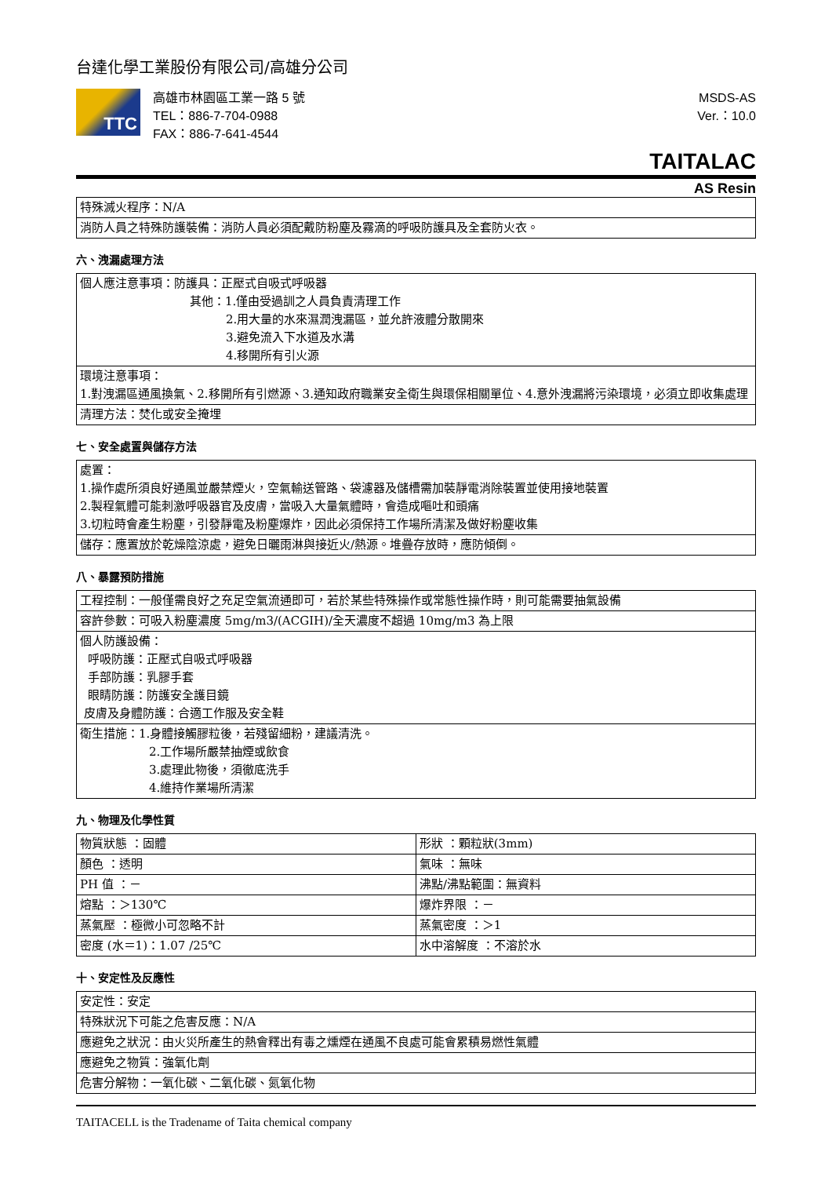台達化學工業股份有限公司/高雄分公司
TTC
高雄市林園區工業一路 5 號
TEL：886-7-704-0988
FAX：886-7-641-4544
MSDS-AS
Ver.：10.0
TAITALAC
AS Resin
| 特殊滅火程序：N/A |
| 消防人員之特殊防護裝備：消防人員必須配戴防粉塵及霧滴的呼吸防護具及全套防火衣。 |
六、洩漏處理方法
| 個人應注意事項：防護具：正壓式自吸式呼吸器 其他：1.僅由受過訓之人員負責清理工作 2.用大量的水來濕潤洩漏區，並允許液體分散開來 3.避免流入下水道及水溝 4.移開所有引火源 |
| 環境注意事項： 1.對洩漏區通風換氣、2.移開所有引燃源、3.通知政府職業安全衛生與環保相關單位、4.意外洩漏將污染環境，必須立即收集處理 |
| 清理方法：焚化或安全掩埋 |
七、安全處置與儲存方法
| 處置： 1.操作處所須良好通風並嚴禁煙火，空氣輸送管路、袋濾器及儲槽需加裝靜電消除裝置並使用接地裝置 2.製程氣體可能刺激呼吸器官及皮膚，當吸入大量氣體時，會造成嘔吐和頭痛 3.切粒時會產生粉塵，引發靜電及粉塵爆炸，因此必須保持工作場所清潔及做好粉塵收集 |
| 儲存：應置放於乾燥陰涼處，避免日曬雨淋與接近火/熱源。堆疊存放時，應防傾倒。 |
八、暴露預防措施
| 工程控制：一般僅需良好之充足空氣流通即可，若於某些特殊操作或常態性操作時，則可能需要抽氣設備 |
| 容許參數：可吸入粉塵濃度 5mg/m3/(ACGIH)/全天濃度不超過 10mg/m3 為上限 |
| 個人防護設備： 呼吸防護：正壓式自吸式呼吸器 手部防護：乳膠手套 眼睛防護：防護安全護目鏡 皮膚及身體防護：合適工作服及安全鞋 |
| 衛生措施：1.身體接觸膠粒後，若殘留細粉，建議清洗。 2.工作場所嚴禁抽煙或飲食 3.處理此物後，須徹底洗手 4.維持作業場所清潔 |
九、物理及化學性質
| 物質狀態 ：固體 | 形狀 ：顆粒狀(3mm) |
| 顏色 ：透明 | 氣味 ：無味 |
| PH 值 ：－ | 沸點/沸點範圍：無資料 |
| 熔點 ：＞130℃ | 爆炸界限 ：－ |
| 蒸氣壓 ：極微小可忽略不計 | 蒸氣密度 ：＞1 |
| 密度 (水＝1)：1.07 /25℃ | 水中溶解度 ：不溶於水 |
十、安定性及反應性
| 安定性：安定 |
| 特殊狀況下可能之危害反應：N/A |
| 應避免之狀況：由火災所產生的熱會釋出有毒之燻煙在通風不良處可能會累積易燃性氣體 |
| 應避免之物質：強氧化劑 |
| 危害分解物：一氧化碳、二氧化碳、氮氧化物 |
TAITACELL is the Tradename of Taita chemical company